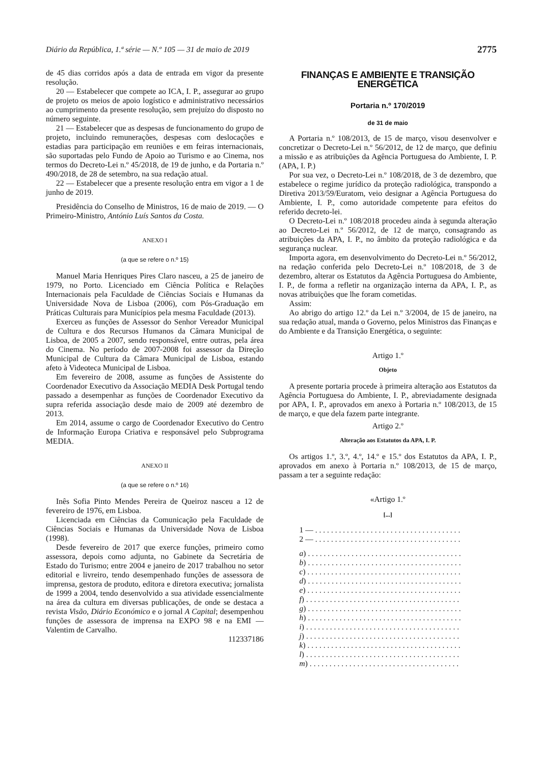Diário da República, 1.ª série — N.º 105 — 31 de maio de 2019 2775
de 45 dias corridos após a data de entrada em vigor da presente resolução.
20 — Estabelecer que compete ao ICA, I. P., assegurar ao grupo de projeto os meios de apoio logístico e administrativo necessários ao cumprimento da presente resolução, sem prejuízo do disposto no número seguinte.
21 — Estabelecer que as despesas de funcionamento do grupo de projeto, incluindo remunerações, despesas com deslocações e estadias para participação em reuniões e em feiras internacionais, são suportadas pelo Fundo de Apoio ao Turismo e ao Cinema, nos termos do Decreto-Lei n.º 45/2018, de 19 de junho, e da Portaria n.º 490/2018, de 28 de setembro, na sua redação atual.
22 — Estabelecer que a presente resolução entra em vigor a 1 de junho de 2019.
Presidência do Conselho de Ministros, 16 de maio de 2019. — O Primeiro-Ministro, António Luís Santos da Costa.
ANEXO I
(a que se refere o n.º 15)
Manuel Maria Henriques Pires Claro nasceu, a 25 de janeiro de 1979, no Porto. Licenciado em Ciência Política e Relações Internacionais pela Faculdade de Ciências Sociais e Humanas da Universidade Nova de Lisboa (2006), com Pós-Graduação em Práticas Culturais para Municípios pela mesma Faculdade (2013).
Exerceu as funções de Assessor do Senhor Vereador Municipal de Cultura e dos Recursos Humanos da Câmara Municipal de Lisboa, de 2005 a 2007, sendo responsável, entre outras, pela área do Cinema. No período de 2007-2008 foi assessor da Direção Municipal de Cultura da Câmara Municipal de Lisboa, estando afeto à Videoteca Municipal de Lisboa.
Em fevereiro de 2008, assume as funções de Assistente do Coordenador Executivo da Associação MEDIA Desk Portugal tendo passado a desempenhar as funções de Coordenador Executivo da supra referida associação desde maio de 2009 até dezembro de 2013.
Em 2014, assume o cargo de Coordenador Executivo do Centro de Informação Europa Criativa e responsável pelo Subprograma MEDIA.
ANEXO II
(a que se refere o n.º 16)
Inês Sofia Pinto Mendes Pereira de Queiroz nasceu a 12 de fevereiro de 1976, em Lisboa.
Licenciada em Ciências da Comunicação pela Faculdade de Ciências Sociais e Humanas da Universidade Nova de Lisboa (1998).
Desde fevereiro de 2017 que exerce funções, primeiro como assessora, depois como adjunta, no Gabinete da Secretária de Estado do Turismo; entre 2004 e janeiro de 2017 trabalhou no setor editorial e livreiro, tendo desempenhado funções de assessora de imprensa, gestora de produto, editora e diretora executiva; jornalista de 1999 a 2004, tendo desenvolvido a sua atividade essencialmente na área da cultura em diversas publicações, de onde se destaca a revista Visão, Diário Económico e o jornal A Capital; desempenhou funções de assessora de imprensa na EXPO 98 e na EMI — Valentim de Carvalho.
112337186
FINANÇAS E AMBIENTE E TRANSIÇÃO ENERGÉTICA
Portaria n.º 170/2019
de 31 de maio
A Portaria n.º 108/2013, de 15 de março, visou desenvolver e concretizar o Decreto-Lei n.º 56/2012, de 12 de março, que definiu a missão e as atribuições da Agência Portuguesa do Ambiente, I. P. (APA, I. P.)
Por sua vez, o Decreto-Lei n.º 108/2018, de 3 de dezembro, que estabelece o regime jurídico da proteção radiológica, transpondo a Diretiva 2013/59/Euratom, veio designar a Agência Portuguesa do Ambiente, I. P., como autoridade competente para efeitos do referido decreto-lei.
O Decreto-Lei n.º 108/2018 procedeu ainda à segunda alteração ao Decreto-Lei n.º 56/2012, de 12 de março, consagrando as atribuições da APA, I. P., no âmbito da proteção radiológica e da segurança nuclear.
Importa agora, em desenvolvimento do Decreto-Lei n.º 56/2012, na redação conferida pelo Decreto-Lei n.º 108/2018, de 3 de dezembro, alterar os Estatutos da Agência Portuguesa do Ambiente, I. P., de forma a refletir na organização interna da APA, I. P., as novas atribuições que lhe foram cometidas.
Assim:
Ao abrigo do artigo 12.º da Lei n.º 3/2004, de 15 de janeiro, na sua redação atual, manda o Governo, pelos Ministros das Finanças e do Ambiente e da Transição Energética, o seguinte:
Artigo 1.º
Objeto
A presente portaria procede à primeira alteração aos Estatutos da Agência Portuguesa do Ambiente, I. P., abreviadamente designada por APA, I. P., aprovados em anexo à Portaria n.º 108/2013, de 15 de março, e que dela fazem parte integrante.
Artigo 2.º
Alteração aos Estatutos da APA, I. P.
Os artigos 1.º, 3.º, 4.º, 14.º e 15.º dos Estatutos da APA, I. P., aprovados em anexo à Portaria n.º 108/2013, de 15 de março, passam a ter a seguinte redação:
«Artigo 1.º
[...]
1 — . . . . . . . . . . . . . . . . . . . . . . . . . . . . . . . . . . . . .
2 — . . . . . . . . . . . . . . . . . . . . . . . . . . . . . . . . . . . . .
a) . . . . . . . . . . . . . . . . . . . . . . . . . . . . . . . . . . . . . . .
b) . . . . . . . . . . . . . . . . . . . . . . . . . . . . . . . . . . . . . . .
c) . . . . . . . . . . . . . . . . . . . . . . . . . . . . . . . . . . . . . . .
d) . . . . . . . . . . . . . . . . . . . . . . . . . . . . . . . . . . . . . . .
e) . . . . . . . . . . . . . . . . . . . . . . . . . . . . . . . . . . . . . . .
f) . . . . . . . . . . . . . . . . . . . . . . . . . . . . . . . . . . . . . . .
g) . . . . . . . . . . . . . . . . . . . . . . . . . . . . . . . . . . . . . . .
h) . . . . . . . . . . . . . . . . . . . . . . . . . . . . . . . . . . . . . . .
i) . . . . . . . . . . . . . . . . . . . . . . . . . . . . . . . . . . . . . . .
j) . . . . . . . . . . . . . . . . . . . . . . . . . . . . . . . . . . . . . . .
k) . . . . . . . . . . . . . . . . . . . . . . . . . . . . . . . . . . . . . . .
l) . . . . . . . . . . . . . . . . . . . . . . . . . . . . . . . . . . . . . . .
m) . . . . . . . . . . . . . . . . . . . . . . . . . . . . . . . . . . . . . .